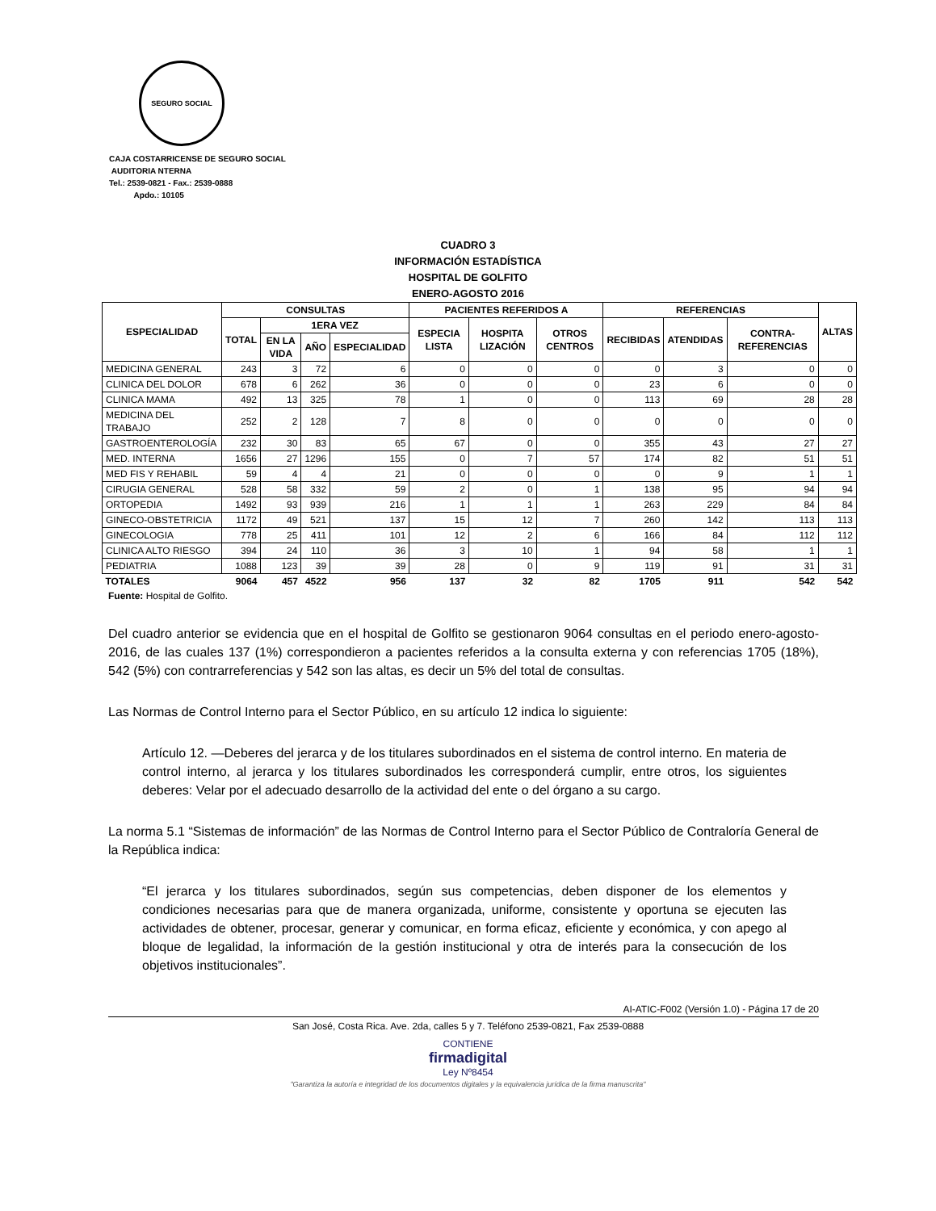SEGURO SOCIAL
CAJA COSTARRICENSE DE SEGURO SOCIAL
AUDITORIA NTERNA
Tel.: 2539-0821 - Fax.: 2539-0888
Apdo.: 10105
CUADRO 3
INFORMACIÓN ESTADÍSTICA
HOSPITAL DE GOLFITO
ENERO-AGOSTO 2016
| ESPECIALIDAD | CONSULTAS | | | | PACIENTES REFERIDOS A | | | REFERENCIAS | | | ALTAS |
| --- | --- | --- | --- | --- | --- | --- | --- | --- | --- | --- | --- |
| | TOTAL | 1ERA VEZ | | | ESPECIA LISTA | HOSPITA LIZACIÓN | OTROS CENTROS | RECIBIDAS | ATENDIDAS | CONTRA-REFERENCIAS | |
| | | EN LA VIDA | AÑO | ESPECIALIDAD | | | | | | | |
| MEDICINA GENERAL | 243 | 3 | 72 | 6 | 0 | 0 | 0 | 0 | 3 | 0 | 0 |
| CLINICA DEL DOLOR | 678 | 6 | 262 | 36 | 0 | 0 | 0 | 23 | 6 | 0 | 0 |
| CLINICA MAMA | 492 | 13 | 325 | 78 | 1 | 0 | 0 | 113 | 69 | 28 | 28 |
| MEDICINA DEL TRABAJO | 252 | 2 | 128 | 7 | 8 | 0 | 0 | 0 | 0 | 0 | 0 |
| GASTROENTEROLOGÍA | 232 | 30 | 83 | 65 | 67 | 0 | 0 | 355 | 43 | 27 | 27 |
| MED. INTERNA | 1656 | 27 | 1296 | 155 | 0 | 7 | 57 | 174 | 82 | 51 | 51 |
| MED FIS Y REHABIL | 59 | 4 | 4 | 21 | 0 | 0 | 0 | 0 | 9 | 1 | 1 |
| CIRUGIA GENERAL | 528 | 58 | 332 | 59 | 2 | 0 | 1 | 138 | 95 | 94 | 94 |
| ORTOPEDIA | 1492 | 93 | 939 | 216 | 1 | 1 | 1 | 263 | 229 | 84 | 84 |
| GINECO-OBSTETRICIA | 1172 | 49 | 521 | 137 | 15 | 12 | 7 | 260 | 142 | 113 | 113 |
| GINECOLOGIA | 778 | 25 | 411 | 101 | 12 | 2 | 6 | 166 | 84 | 112 | 112 |
| CLINICA ALTO RIESGO | 394 | 24 | 110 | 36 | 3 | 10 | 1 | 94 | 58 | 1 | 1 |
| PEDIATRIA | 1088 | 123 | 39 | 39 | 28 | 0 | 9 | 119 | 91 | 31 | 31 |
| TOTALES | 9064 | 457 | 4522 | 956 | 137 | 32 | 82 | 1705 | 911 | 542 | 542 |
Fuente: Hospital de Golfito.
Del cuadro anterior se evidencia que en el hospital de Golfito se gestionaron 9064 consultas en el periodo enero-agosto-2016, de las cuales 137 (1%) correspondieron a pacientes referidos a la consulta externa y con referencias 1705 (18%), 542 (5%) con contrarreferencias y 542 son las altas, es decir un 5% del total de consultas.
Las Normas de Control Interno para el Sector Público, en su artículo 12 indica lo siguiente:
Artículo 12. —Deberes del jerarca y de los titulares subordinados en el sistema de control interno. En materia de control interno, al jerarca y los titulares subordinados les corresponderá cumplir, entre otros, los siguientes deberes: Velar por el adecuado desarrollo de la actividad del ente o del órgano a su cargo.
La norma 5.1 “Sistemas de información” de las Normas de Control Interno para el Sector Público de Contraloría General de la República indica:
“El jerarca y los titulares subordinados, según sus competencias, deben disponer de los elementos y condiciones necesarias para que de manera organizada, uniforme, consistente y oportuna se ejecuten las actividades de obtener, procesar, generar y comunicar, en forma eficaz, eficiente y económica, y con apego al bloque de legalidad, la información de la gestión institucional y otra de interés para la consecución de los objetivos institucionales”.
AI-ATIC-F002 (Versión 1.0) - Página 17 de 20
San José, Costa Rica. Ave. 2da, calles 5 y 7. Teléfono 2539-0821, Fax 2539-0888
CONTIENE
firmadigital
Ley Nº8454
"Garantiza la autoría e integridad de los documentos digitales y la equivalencia jurídica de la firma manuscrita"